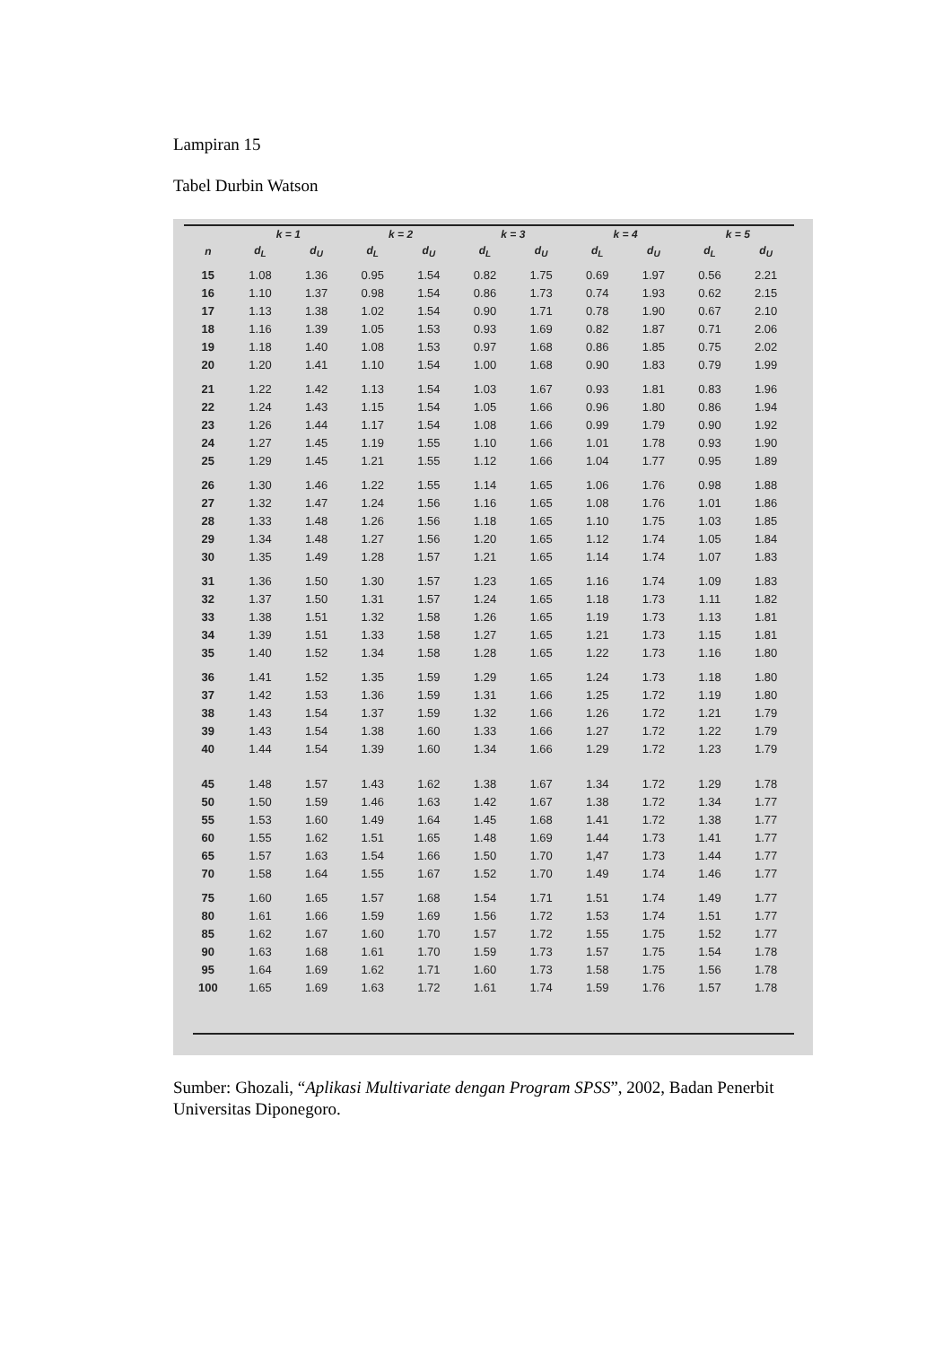Lampiran 15
Tabel Durbin Watson
| | k = 1 | | k = 2 | | k = 3 | | k = 4 | | k = 5 | |
| --- | --- | --- | --- | --- | --- | --- | --- | --- | --- | --- |
| n | d<sub>L</sub> | d<sub>U</sub> | d<sub>L</sub> | d<sub>U</sub> | d<sub>L</sub> | d<sub>U</sub> | d<sub>L</sub> | d<sub>U</sub> | d<sub>L</sub> | d<sub>U</sub> |
| 15 | 1.08 | 1.36 | 0.95 | 1.54 | 0.82 | 1.75 | 0.69 | 1.97 | 0.56 | 2.21 |
| 16 | 1.10 | 1.37 | 0.98 | 1.54 | 0.86 | 1.73 | 0.74 | 1.93 | 0.62 | 2.15 |
| 17 | 1.13 | 1.38 | 1.02 | 1.54 | 0.90 | 1.71 | 0.78 | 1.90 | 0.67 | 2.10 |
| 18 | 1.16 | 1.39 | 1.05 | 1.53 | 0.93 | 1.69 | 0.82 | 1.87 | 0.71 | 2.06 |
| 19 | 1.18 | 1.40 | 1.08 | 1.53 | 0.97 | 1.68 | 0.86 | 1.85 | 0.75 | 2.02 |
| 20 | 1.20 | 1.41 | 1.10 | 1.54 | 1.00 | 1.68 | 0.90 | 1.83 | 0.79 | 1.99 |
| 21 | 1.22 | 1.42 | 1.13 | 1.54 | 1.03 | 1.67 | 0.93 | 1.81 | 0.83 | 1.96 |
| 22 | 1.24 | 1.43 | 1.15 | 1.54 | 1.05 | 1.66 | 0.96 | 1.80 | 0.86 | 1.94 |
| 23 | 1.26 | 1.44 | 1.17 | 1.54 | 1.08 | 1.66 | 0.99 | 1.79 | 0.90 | 1.92 |
| 24 | 1.27 | 1.45 | 1.19 | 1.55 | 1.10 | 1.66 | 1.01 | 1.78 | 0.93 | 1.90 |
| 25 | 1.29 | 1.45 | 1.21 | 1.55 | 1.12 | 1.66 | 1.04 | 1.77 | 0.95 | 1.89 |
| 26 | 1.30 | 1.46 | 1.22 | 1.55 | 1.14 | 1.65 | 1.06 | 1.76 | 0.98 | 1.88 |
| 27 | 1.32 | 1.47 | 1.24 | 1.56 | 1.16 | 1.65 | 1.08 | 1.76 | 1.01 | 1.86 |
| 28 | 1.33 | 1.48 | 1.26 | 1.56 | 1.18 | 1.65 | 1.10 | 1.75 | 1.03 | 1.85 |
| 29 | 1.34 | 1.48 | 1.27 | 1.56 | 1.20 | 1.65 | 1.12 | 1.74 | 1.05 | 1.84 |
| 30 | 1.35 | 1.49 | 1.28 | 1.57 | 1.21 | 1.65 | 1.14 | 1.74 | 1.07 | 1.83 |
| 31 | 1.36 | 1.50 | 1.30 | 1.57 | 1.23 | 1.65 | 1.16 | 1.74 | 1.09 | 1.83 |
| 32 | 1.37 | 1.50 | 1.31 | 1.57 | 1.24 | 1.65 | 1.18 | 1.73 | 1.11 | 1.82 |
| 33 | 1.38 | 1.51 | 1.32 | 1.58 | 1.26 | 1.65 | 1.19 | 1.73 | 1.13 | 1.81 |
| 34 | 1.39 | 1.51 | 1.33 | 1.58 | 1.27 | 1.65 | 1.21 | 1.73 | 1.15 | 1.81 |
| 35 | 1.40 | 1.52 | 1.34 | 1.58 | 1.28 | 1.65 | 1.22 | 1.73 | 1.16 | 1.80 |
| 36 | 1.41 | 1.52 | 1.35 | 1.59 | 1.29 | 1.65 | 1.24 | 1.73 | 1.18 | 1.80 |
| 37 | 1.42 | 1.53 | 1.36 | 1.59 | 1.31 | 1.66 | 1.25 | 1.72 | 1.19 | 1.80 |
| 38 | 1.43 | 1.54 | 1.37 | 1.59 | 1.32 | 1.66 | 1.26 | 1.72 | 1.21 | 1.79 |
| 39 | 1.43 | 1.54 | 1.38 | 1.60 | 1.33 | 1.66 | 1.27 | 1.72 | 1.22 | 1.79 |
| 40 | 1.44 | 1.54 | 1.39 | 1.60 | 1.34 | 1.66 | 1.29 | 1.72 | 1.23 | 1.79 |
| 45 | 1.48 | 1.57 | 1.43 | 1.62 | 1.38 | 1.67 | 1.34 | 1.72 | 1.29 | 1.78 |
| 50 | 1.50 | 1.59 | 1.46 | 1.63 | 1.42 | 1.67 | 1.38 | 1.72 | 1.34 | 1.77 |
| 55 | 1.53 | 1.60 | 1.49 | 1.64 | 1.45 | 1.68 | 1.41 | 1.72 | 1.38 | 1.77 |
| 60 | 1.55 | 1.62 | 1.51 | 1.65 | 1.48 | 1.69 | 1.44 | 1.73 | 1.41 | 1.77 |
| 65 | 1.57 | 1.63 | 1.54 | 1.66 | 1.50 | 1.70 | 1,47 | 1.73 | 1.44 | 1.77 |
| 70 | 1.58 | 1.64 | 1.55 | 1.67 | 1.52 | 1.70 | 1.49 | 1.74 | 1.46 | 1.77 |
| 75 | 1.60 | 1.65 | 1.57 | 1.68 | 1.54 | 1.71 | 1.51 | 1.74 | 1.49 | 1.77 |
| 80 | 1.61 | 1.66 | 1.59 | 1.69 | 1.56 | 1.72 | 1.53 | 1.74 | 1.51 | 1.77 |
| 85 | 1.62 | 1.67 | 1.60 | 1.70 | 1.57 | 1.72 | 1.55 | 1.75 | 1.52 | 1.77 |
| 90 | 1.63 | 1.68 | 1.61 | 1.70 | 1.59 | 1.73 | 1.57 | 1.75 | 1.54 | 1.78 |
| 95 | 1.64 | 1.69 | 1.62 | 1.71 | 1.60 | 1.73 | 1.58 | 1.75 | 1.56 | 1.78 |
| 100 | 1.65 | 1.69 | 1.63 | 1.72 | 1.61 | 1.74 | 1.59 | 1.76 | 1.57 | 1.78 |
Sumber: Ghozali, “Aplikasi Multivariate dengan Program SPSS”, 2002, Badan Penerbit Universitas Diponegoro.